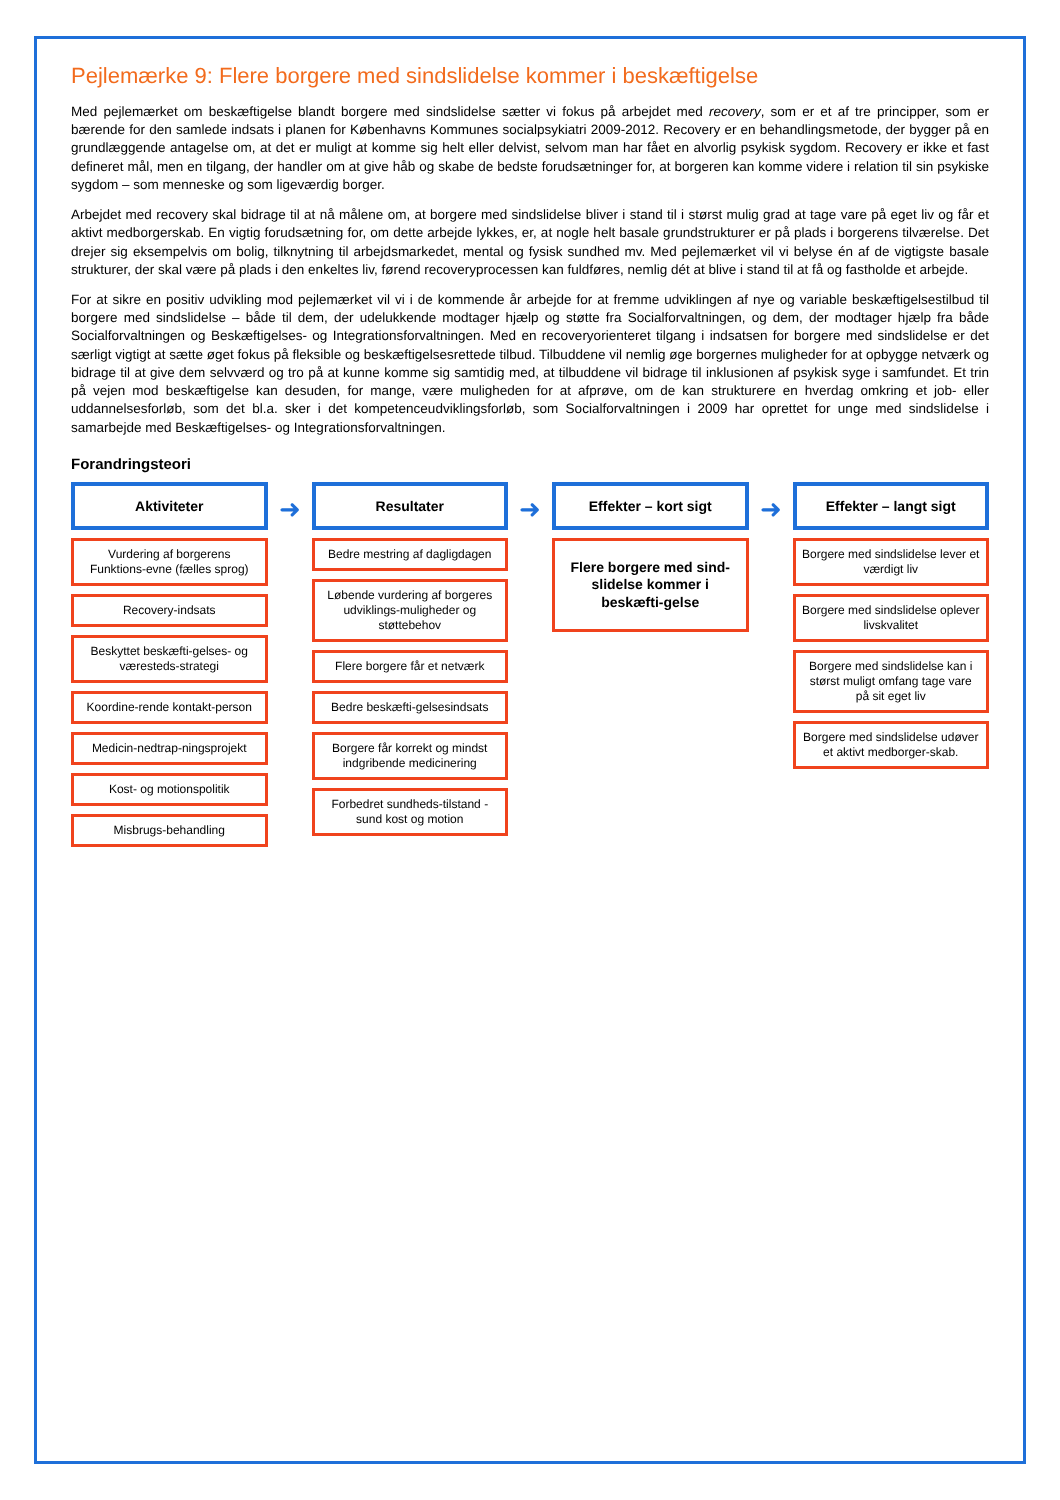Pejlemærke 9: Flere borgere med sindslidelse kommer i beskæftigelse
Med pejlemærket om beskæftigelse blandt borgere med sindslidelse sætter vi fokus på arbejdet med recovery, som er et af tre principper, som er bærende for den samlede indsats i planen for Københavns Kommunes socialpsykiatri 2009-2012. Recovery er en behandlingsmetode, der bygger på en grundlæggende antagelse om, at det er muligt at komme sig helt eller delvist, selvom man har fået en alvorlig psykisk sygdom. Recovery er ikke et fast defineret mål, men en tilgang, der handler om at give håb og skabe de bedste forudsætninger for, at borgeren kan komme videre i relation til sin psykiske sygdom – som menneske og som ligeværdig borger.
Arbejdet med recovery skal bidrage til at nå målene om, at borgere med sindslidelse bliver i stand til i størst mulig grad at tage vare på eget liv og får et aktivt medborgerskab. En vigtig forudsætning for, om dette arbejde lykkes, er, at nogle helt basale grundstrukturer er på plads i borgerens tilværelse. Det drejer sig eksempelvis om bolig, tilknytning til arbejdsmarkedet, mental og fysisk sundhed mv. Med pejlemærket vil vi belyse én af de vigtigste basale strukturer, der skal være på plads i den enkeltes liv, førend recoveryprocessen kan fuldføres, nemlig dét at blive i stand til at få og fastholde et arbejde.
For at sikre en positiv udvikling mod pejlemærket vil vi i de kommende år arbejde for at fremme udviklingen af nye og variable beskæftigelsestilbud til borgere med sindslidelse – både til dem, der udelukkende modtager hjælp og støtte fra Socialforvaltningen, og dem, der modtager hjælp fra både Socialforvaltningen og Beskæftigelses- og Integrationsforvaltningen. Med en recoveryorienteret tilgang i indsatsen for borgere med sindslidelse er det særligt vigtigt at sætte øget fokus på fleksible og beskæftigelsesrettede tilbud. Tilbuddene vil nemlig øge borgernes muligheder for at opbygge netværk og bidrage til at give dem selvværd og tro på at kunne komme sig samtidig med, at tilbuddene vil bidrage til inklusionen af psykisk syge i samfundet. Et trin på vejen mod beskæftigelse kan desuden, for mange, være muligheden for at afprøve, om de kan strukturere en hverdag omkring et job- eller uddannelsesforløb, som det bl.a. sker i det kompetenceudviklingsforløb, som Socialforvaltningen i 2009 har oprettet for unge med sindslidelse i samarbejde med Beskæftigelses- og Integrationsforvaltningen.
Forandringsteori
Aktiviteter
Vurdering af borgerens Funktions-evne (fælles sprog)
Recovery-indsats
Beskyttet beskæfti-gelses- og væresteds-strategi
Koordine-rende kontakt-person
Medicin-nedtrap-ningsprojekt
Kost- og motionspolitik
Misbrugs-behandling
➜
Resultater
Bedre mestring af dagligdagen
Løbende vurdering af borgeres udviklings-muligheder og støttebehov
Flere borgere får et netværk
Bedre beskæfti-gelsesindsats
Borgere får korrekt og mindst indgribende medicinering
Forbedret sundheds-tilstand - sund kost og motion
➜
Effekter – kort sigt
Flere borgere med sind-slidelse kommer i beskæfti-gelse
➜
Effekter – langt sigt
Borgere med sindslidelse lever et værdigt liv
Borgere med sindslidelse oplever livskvalitet
Borgere med sindslidelse kan i størst muligt omfang tage vare på sit eget liv
Borgere med sindslidelse udøver et aktivt medborger-skab.